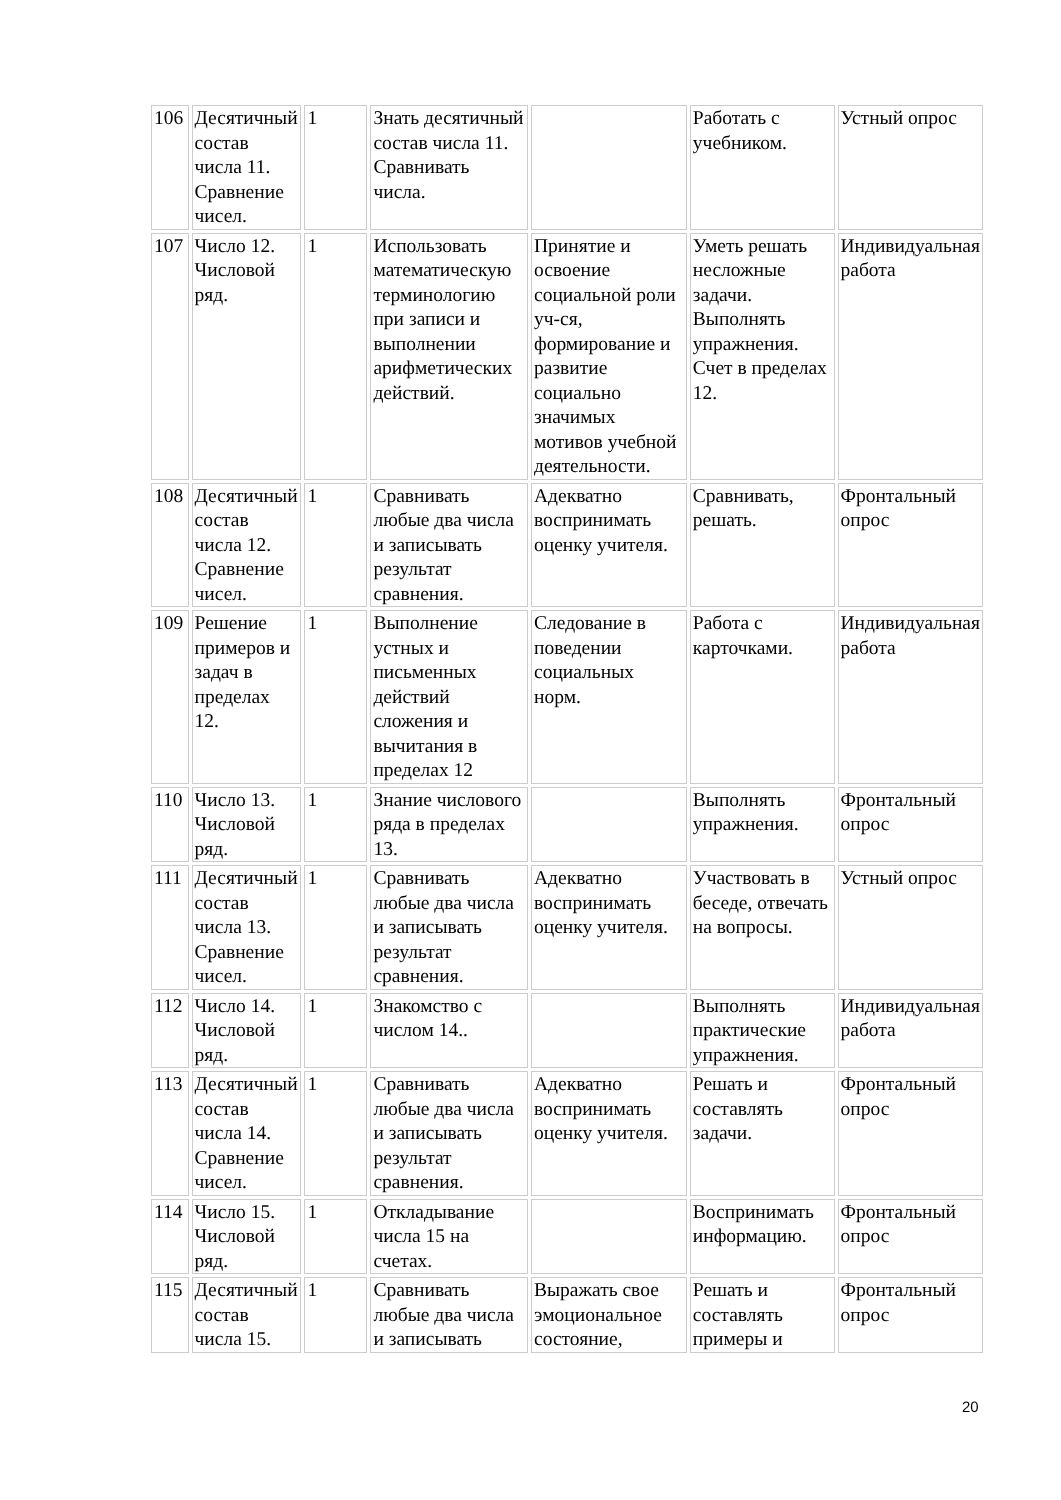| 106 | Десятичный состав числа 11. Сравнение чисел. | 1 | Знать десятичный состав числа 11. Сравнивать числа. | | Работать с учебником. | Устный опрос |
| 107 | Число 12. Числовой ряд. | 1 | Использовать математическую терминологию при записи и выполнении арифметических действий. | Принятие и освоение социальной роли уч-ся, формирование и развитие социально значимых мотивов учебной деятельности. | Уметь решать несложные задачи. Выполнять упражнения. Счет в пределах 12. | Индивидуальная работа |
| 108 | Десятичный состав числа 12. Сравнение чисел. | 1 | Сравнивать любые два числа и записывать результат сравнения. | Адекватно воспринимать оценку учителя. | Сравнивать, решать. | Фронтальный опрос |
| 109 | Решение примеров и задач в пределах 12. | 1 | Выполнение устных и письменных действий сложения и вычитания в пределах 12 | Следование в поведении социальных норм. | Работа с карточками. | Индивидуальная работа |
| 110 | Число 13. Числовой ряд. | 1 | Знание числового ряда в пределах 13. | | Выполнять упражнения. | Фронтальный опрос |
| 111 | Десятичный состав числа 13. Сравнение чисел. | 1 | Сравнивать любые два числа и записывать результат сравнения. | Адекватно воспринимать оценку учителя. | Участвовать в беседе, отвечать на вопросы. | Устный опрос |
| 112 | Число 14. Числовой ряд. | 1 | Знакомство с числом 14.. | | Выполнять практические упражнения. | Индивидуальная работа |
| 113 | Десятичный состав числа 14. Сравнение чисел. | 1 | Сравнивать любые два числа и записывать результат сравнения. | Адекватно воспринимать оценку учителя. | Решать и составлять задачи. | Фронтальный опрос |
| 114 | Число 15. Числовой ряд. | 1 | Откладывание числа 15 на счетах. | | Воспринимать информацию. | Фронтальный опрос |
| 115 | Десятичный состав числа 15. | 1 | Сравнивать любые два числа и записывать | Выражать свое эмоциональное состояние, | Решать и составлять примеры и | Фронтальный опрос |
20